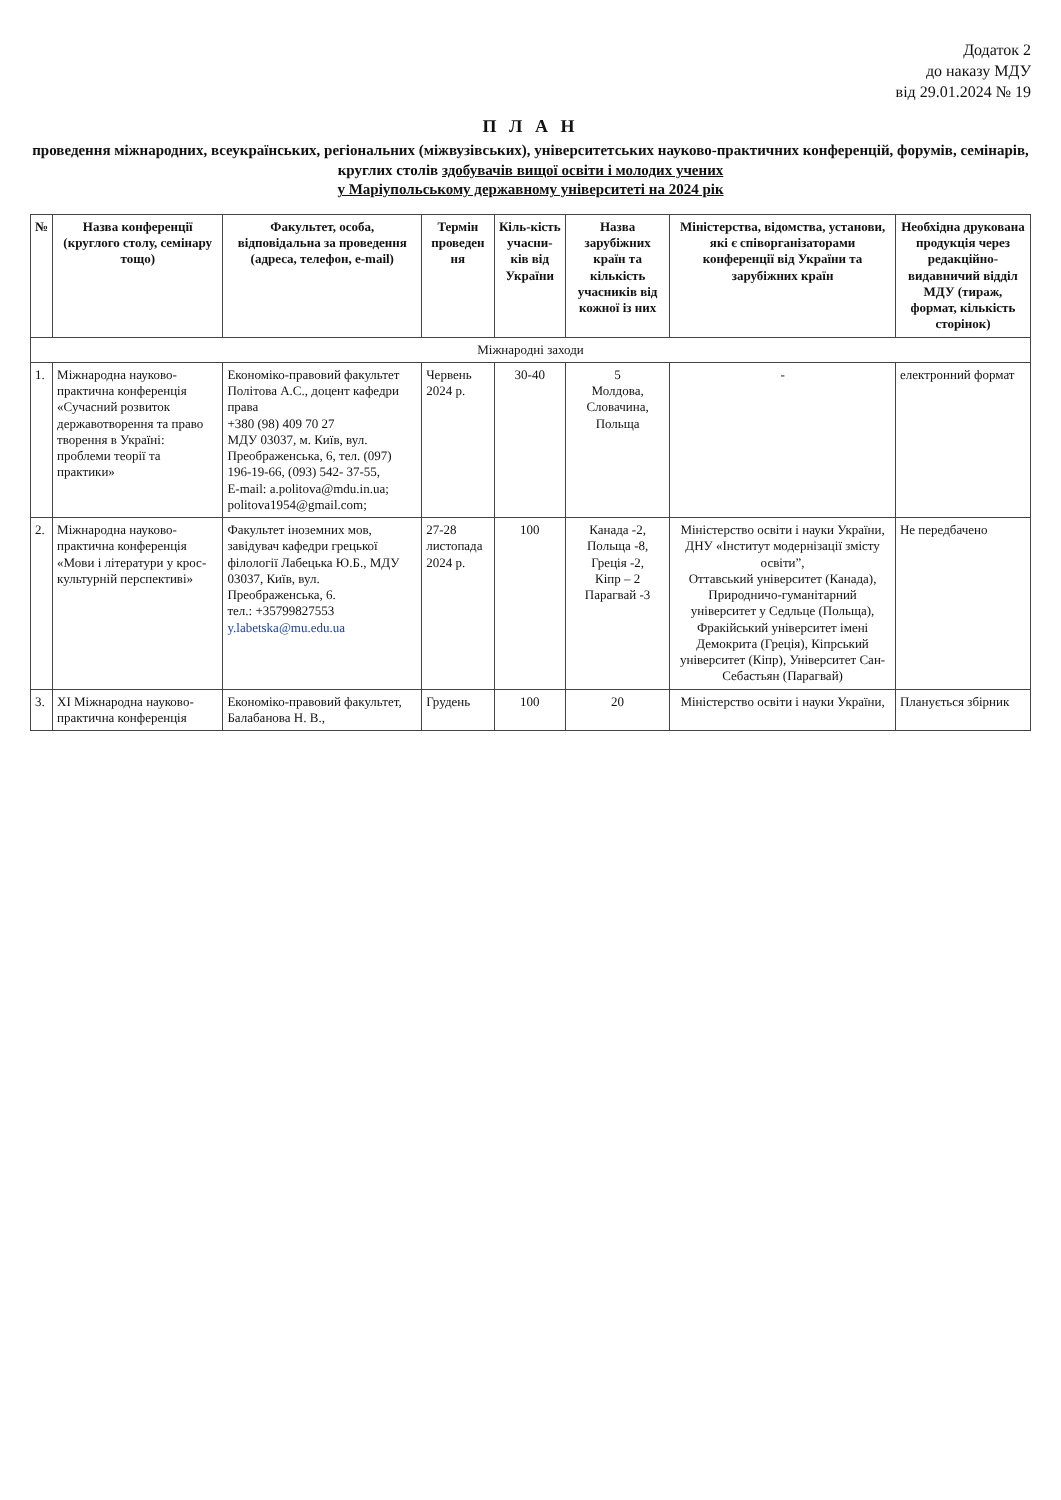Додаток 2
до наказу МДУ
від 29.01.2024 № 19
П Л А Н
проведення міжнародних, всеукраїнських, регіональних (міжвузівських), університетських науково-практичних конференцій, форумів, семінарів, круглих столів здобувачів вищої освіти і молодих учених
у Маріупольському державному університеті на 2024 рік
| № | Назва конференції (круглого столу, семінару тощо) | Факультет, особа, відповідальна за проведення (адреса, телефон, e-mail) | Термін проведен ня | Кіль-кість учасни-ків від України | Назва зарубіжних країн та кількість учасників від кожної із них | Міністерства, відомства, установи, які є співорганізаторами конференції від України та зарубіжних країн | Необхідна друкована продукція через редакційно-видавничий відділ МДУ (тираж, формат, кількість сторінок) |
| --- | --- | --- | --- | --- | --- | --- | --- |
| Міжнародні заходи | | | | | | | |
| 1. | Міжнародна науково-практична конференція «Сучасний розвиток державотворення та право творення в Україні: проблеми теорії та практики» | Економіко-правовий факультет Політова А.С., доцент кафедри права +380 (98) 409 70 27 МДУ 03037, м. Київ, вул. Преображенська, 6, тел. (097) 196-19-66, (093) 542- 37-55, E-mail: a.politova@mdu.in.ua; politova1954@gmail.com; | Червень 2024 р. | 30-40 | 5 Молдова, Словачина, Польща | - | електронний формат |
| 2. | Міжнародна науково-практична конференція «Мови і літератури у крос-культурній перспективі» | Факультет іноземних мов, завідувач кафедри грецької філології Лабецька Ю.Б., МДУ 03037, Київ, вул. Преображенська, 6. тел.: +35799827553 y.labetska@mu.edu.ua | 27-28 листопада 2024 р. | 100 | Канада -2, Польща -8, Греція -2, Кіпр – 2 Парагвай -3 | Міністерство освіти і науки України, ДНУ «Інститут модернізації змісту освіти”, Оттавський університет (Канада), Природничо-гуманітарний університет у Седльце (Польща), Фракійський університет імені Демокрита (Греція), Кіпрський університет (Кіпр), Університет Сан-Себастьян (Парагвай) | Не передбачено |
| 3. | XI Міжнародна науково-практична конференція | Економіко-правовий факультет, Балабанова Н. В., | Грудень | 100 | 20 | Міністерство освіти і науки України, | Планується збірник |